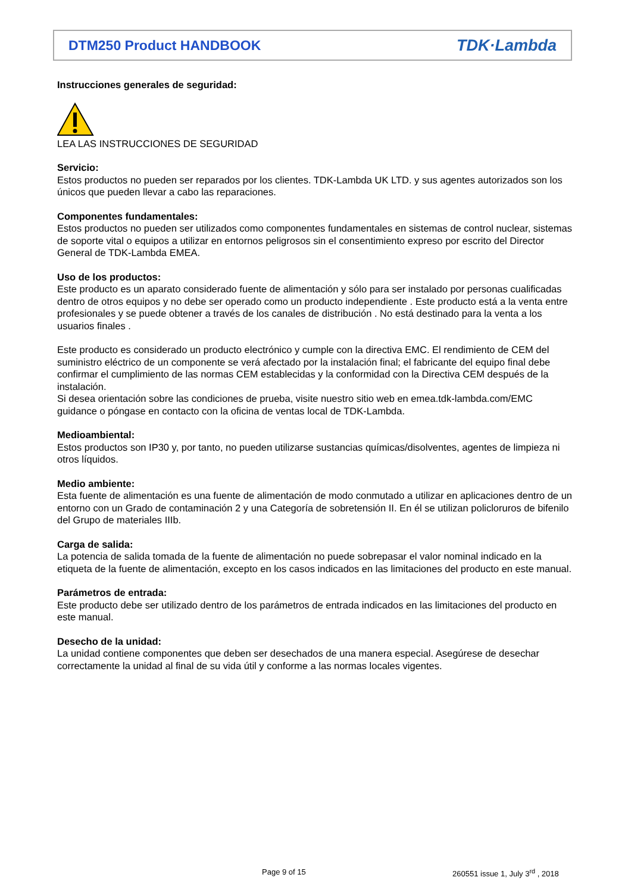DTM250 Product HANDBOOK TDK·Lambda
Instrucciones generales de seguridad:
LEA LAS INSTRUCCIONES DE SEGURIDAD
Servicio:
Estos productos no pueden ser reparados por los clientes. TDK-Lambda UK LTD. y sus agentes autorizados son los únicos que pueden llevar a cabo las reparaciones.
Componentes fundamentales:
Estos productos no pueden ser utilizados como componentes fundamentales en sistemas de control nuclear, sistemas de soporte vital o equipos a utilizar en entornos peligrosos sin el consentimiento expreso por escrito del Director General de TDK-Lambda EMEA.
Uso de los productos:
Este producto es un aparato considerado fuente de alimentación y sólo para ser instalado por personas cualificadas dentro de otros equipos y no debe ser operado como un producto independiente . Este producto está a la venta entre profesionales y se puede obtener a través de los canales de distribución . No está destinado para la venta a los usuarios finales .
Este producto es considerado un producto electrónico y cumple con la directiva EMC. El rendimiento de CEM del suministro eléctrico de un componente se verá afectado por la instalación final; el fabricante del equipo final debe confirmar el cumplimiento de las normas CEM establecidas y la conformidad con la Directiva CEM después de la instalación.
Si desea orientación sobre las condiciones de prueba, visite nuestro sitio web en emea.tdk-lambda.com/EMC guidance o póngase en contacto con la oficina de ventas local de TDK-Lambda.
Medioambiental:
Estos productos son IP30 y, por tanto, no pueden utilizarse sustancias químicas/disolventes, agentes de limpieza ni otros líquidos.
Medio ambiente:
Esta fuente de alimentación es una fuente de alimentación de modo conmutado a utilizar en aplicaciones dentro de un entorno con un Grado de contaminación 2 y una Categoría de sobretensión II. En él se utilizan policloruros de bifenilo del Grupo de materiales IIIb.
Carga de salida:
La potencia de salida tomada de la fuente de alimentación no puede sobrepasar el valor nominal indicado en la etiqueta de la fuente de alimentación, excepto en los casos indicados en las limitaciones del producto en este manual.
Parámetros de entrada:
Este producto debe ser utilizado dentro de los parámetros de entrada indicados en las limitaciones del producto en este manual.
Desecho de la unidad:
La unidad contiene componentes que deben ser desechados de una manera especial. Asegúrese de desechar correctamente la unidad al final de su vida útil y conforme a las normas locales vigentes.
Page 9 of 15
260551 issue 1, July 3<sup>rd</sup> , 2018